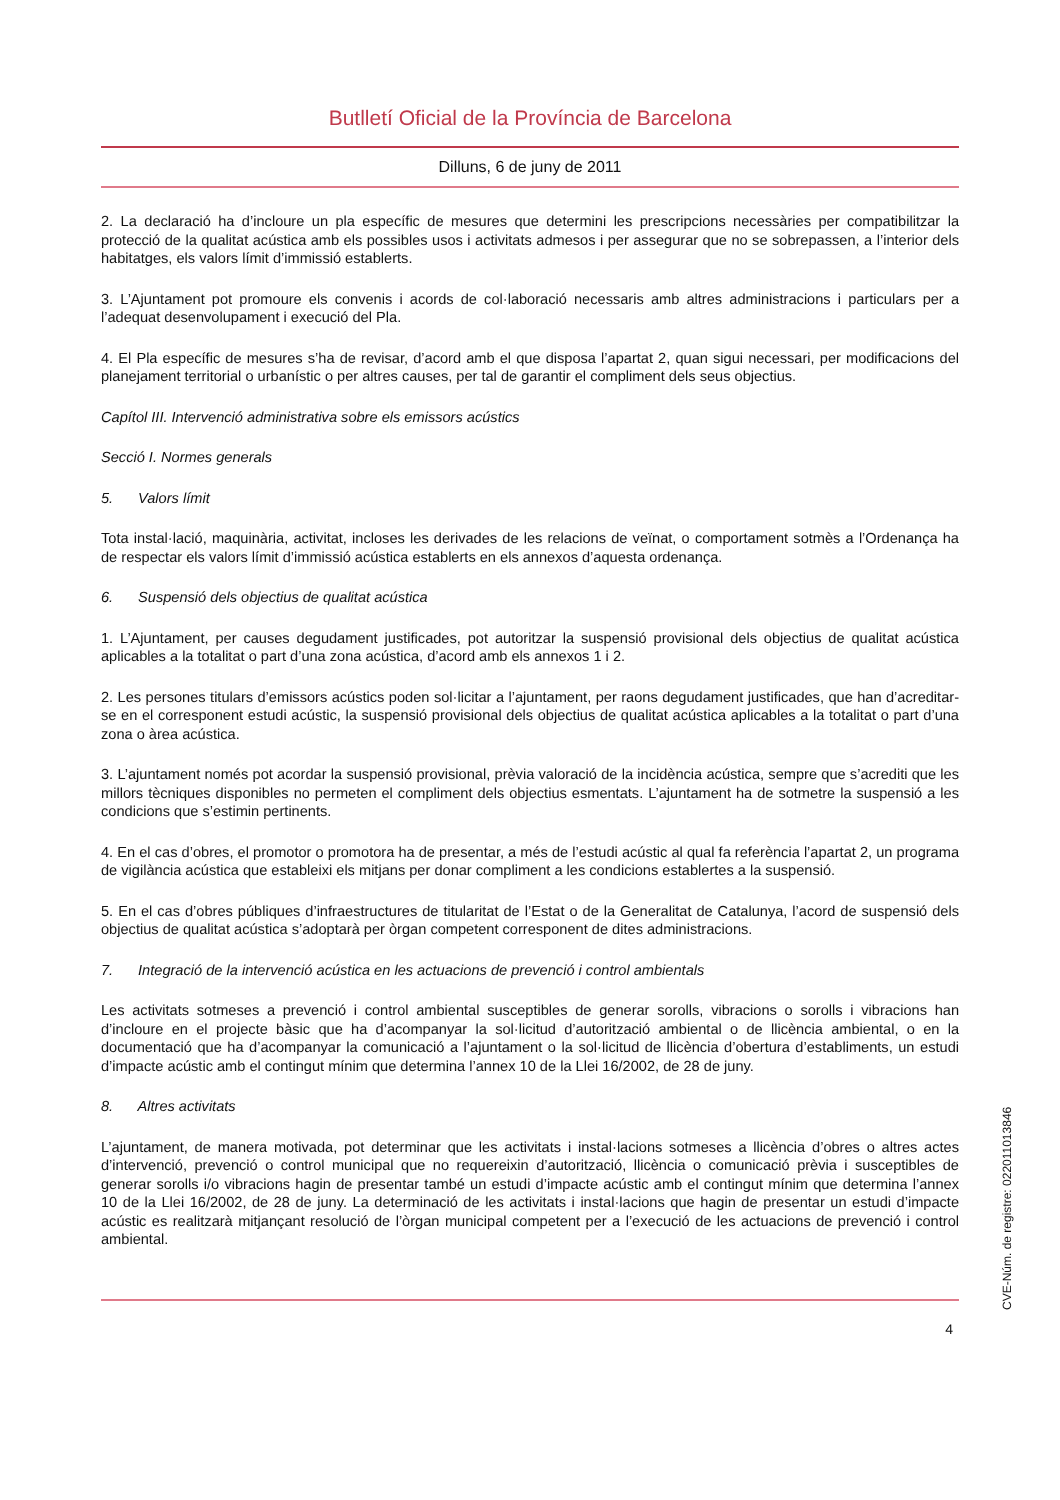Butlletí Oficial de la Província de Barcelona
Dilluns, 6 de juny de 2011
2. La declaració ha d’incloure un pla específic de mesures que determini les prescripcions necessàries per compatibilitzar la protecció de la qualitat acústica amb els possibles usos i activitats admesos i per assegurar que no se sobrepassen, a l’interior dels habitatges, els valors límit d’immissió establerts.
3. L’Ajuntament pot promoure els convenis i acords de col·laboració necessaris amb altres administracions i particulars per a l’adequat desenvolupament i execució del Pla.
4. El Pla específic de mesures s’ha de revisar, d’acord amb el que disposa l’apartat 2, quan sigui necessari, per modificacions del planejament territorial o urbanístic o per altres causes, per tal de garantir el compliment dels seus objectius.
Capítol III. Intervenció administrativa sobre els emissors acústics
Secció I. Normes generals
5. Valors límit
Tota instal·lació, maquinària, activitat, incloses les derivades de les relacions de veïnat, o comportament sotmès a l’Ordenança ha de respectar els valors límit d’immissió acústica establerts en els annexos d’aquesta ordenança.
6. Suspensió dels objectius de qualitat acústica
1. L’Ajuntament, per causes degudament justificades, pot autoritzar la suspensió provisional dels objectius de qualitat acústica aplicables a la totalitat o part d’una zona acústica, d’acord amb els annexos 1 i 2.
2. Les persones titulars d’emissors acústics poden sol·licitar a l’ajuntament, per raons degudament justificades, que han d’acreditar-se en el corresponent estudi acústic, la suspensió provisional dels objectius de qualitat acústica aplicables a la totalitat o part d’una zona o àrea acústica.
3. L’ajuntament només pot acordar la suspensió provisional, prèvia valoració de la incidència acústica, sempre que s’acrediti que les millors tècniques disponibles no permeten el compliment dels objectius esmentats. L’ajuntament ha de sotmetre la suspensió a les condicions que s’estimin pertinents.
4. En el cas d’obres, el promotor o promotora ha de presentar, a més de l’estudi acústic al qual fa referència l’apartat 2, un programa de vigilància acústica que estableixi els mitjans per donar compliment a les condicions establertes a la suspensió.
5. En el cas d’obres públiques d’infraestructures de titularitat de l’Estat o de la Generalitat de Catalunya, l’acord de suspensió dels objectius de qualitat acústica s’adoptarà per òrgan competent corresponent de dites administracions.
7. Integració de la intervenció acústica en les actuacions de prevenció i control ambientals
Les activitats sotmeses a prevenció i control ambiental susceptibles de generar sorolls, vibracions o sorolls i vibracions han d’incloure en el projecte bàsic que ha d’acompanyar la sol·licitud d’autorització ambiental o de llicència ambiental, o en la documentació que ha d’acompanyar la comunicació a l’ajuntament o la sol·licitud de llicència d’obertura d’establiments, un estudi d’impacte acústic amb el contingut mínim que determina l’annex 10 de la Llei 16/2002, de 28 de juny.
8. Altres activitats
L’ajuntament, de manera motivada, pot determinar que les activitats i instal·lacions sotmeses a llicència d’obres o altres actes d’intervenció, prevenció o control municipal que no requereixin d’autorització, llicència o comunicació prèvia i susceptibles de generar sorolls i/o vibracions hagin de presentar també un estudi d’impacte acústic amb el contingut mínim que determina l’annex 10 de la Llei 16/2002, de 28 de juny. La determinació de les activitats i instal·lacions que hagin de presentar un estudi d’impacte acústic es realitzarà mitjançant resolució de l’òrgan municipal competent per a l’execució de les actuacions de prevenció i control ambiental.
4
CVE-Núm. de registre: 022011013846